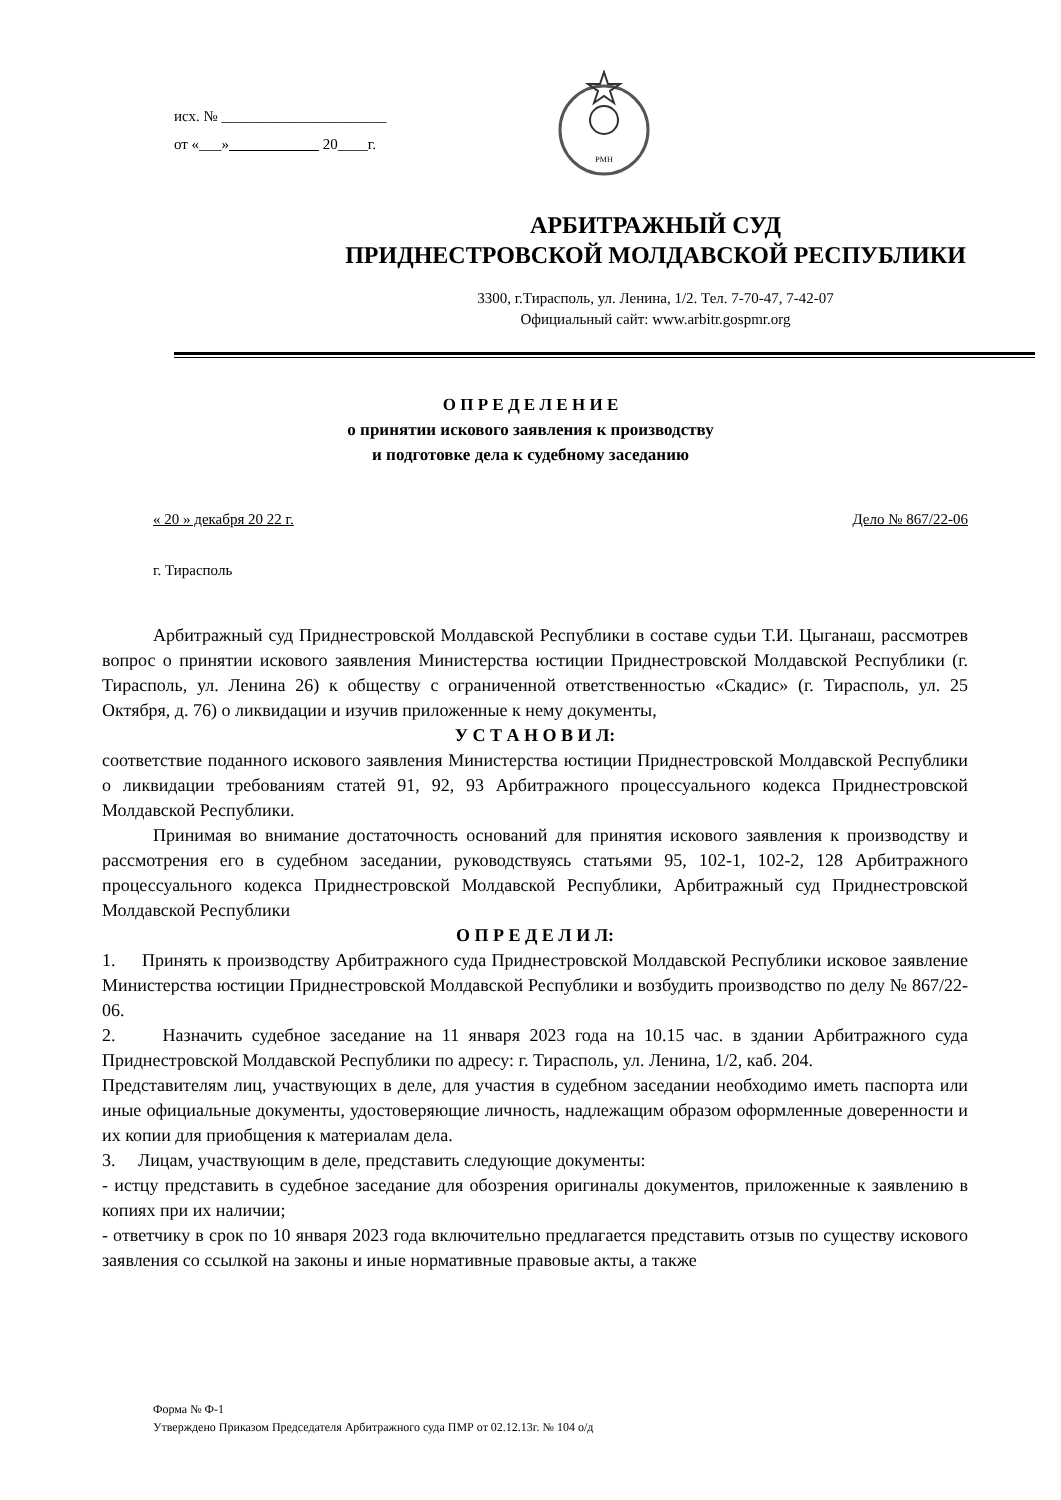исх. № ______________________
от «___» 20____г.
РМН
АРБИТРАЖНЫЙ СУД
ПРИДНЕСТРОВСКОЙ МОЛДАВСКОЙ РЕСПУБЛИКИ
3300, г.Тирасполь, ул. Ленина, 1/2. Тел. 7-70-47, 7-42-07
Официальный сайт: www.arbitr.gospmr.org
О П Р Е Д Е Л Е Н И Е
о принятии искового заявления к производству
и подготовке дела к судебному заседанию
« 20 » декабря 20 22 г. Дело № 867/22-06
г. Тирасполь
Арбитражный суд Приднестровской Молдавской Республики в составе судьи Т.И. Цыганаш, рассмотрев вопрос о принятии искового заявления Министерства юстиции Приднестровской Молдавской Республики (г. Тирасполь, ул. Ленина 26) к обществу с ограниченной ответственностью «Скадис» (г. Тирасполь, ул. 25 Октября, д. 76) о ликвидации и изучив приложенные к нему документы,
У С Т А Н О В И Л:
соответствие поданного искового заявления Министерства юстиции Приднестровской Молдавской Республики о ликвидации требованиям статей 91, 92, 93 Арбитражного процессуального кодекса Приднестровской Молдавской Республики.
Принимая во внимание достаточность оснований для принятия искового заявления к производству и рассмотрения его в судебном заседании, руководствуясь статьями 95, 102-1, 102-2, 128 Арбитражного процессуального кодекса Приднестровской Молдавской Республики, Арбитражный суд Приднестровской Молдавской Республики
О П Р Е Д Е Л И Л:
1. Принять к производству Арбитражного суда Приднестровской Молдавской Республики исковое заявление Министерства юстиции Приднестровской Молдавской Республики и возбудить производство по делу № 867/22-06.
2. Назначить судебное заседание на 11 января 2023 года на 10.15 час. в здании Арбитражного суда Приднестровской Молдавской Республики по адресу: г. Тирасполь, ул. Ленина, 1/2, каб. 204.
Представителям лиц, участвующих в деле, для участия в судебном заседании необходимо иметь паспорта или иные официальные документы, удостоверяющие личность, надлежащим образом оформленные доверенности и их копии для приобщения к материалам дела.
3. Лицам, участвующим в деле, представить следующие документы:
- истцу представить в судебное заседание для обозрения оригиналы документов, приложенные к заявлению в копиях при их наличии;
- ответчику в срок по 10 января 2023 года включительно предлагается представить отзыв по существу искового заявления со ссылкой на законы и иные нормативные правовые акты, а также
Форма № Ф-1
Утверждено Приказом Председателя Арбитражного суда ПМР от 02.12.13г. № 104 о/д